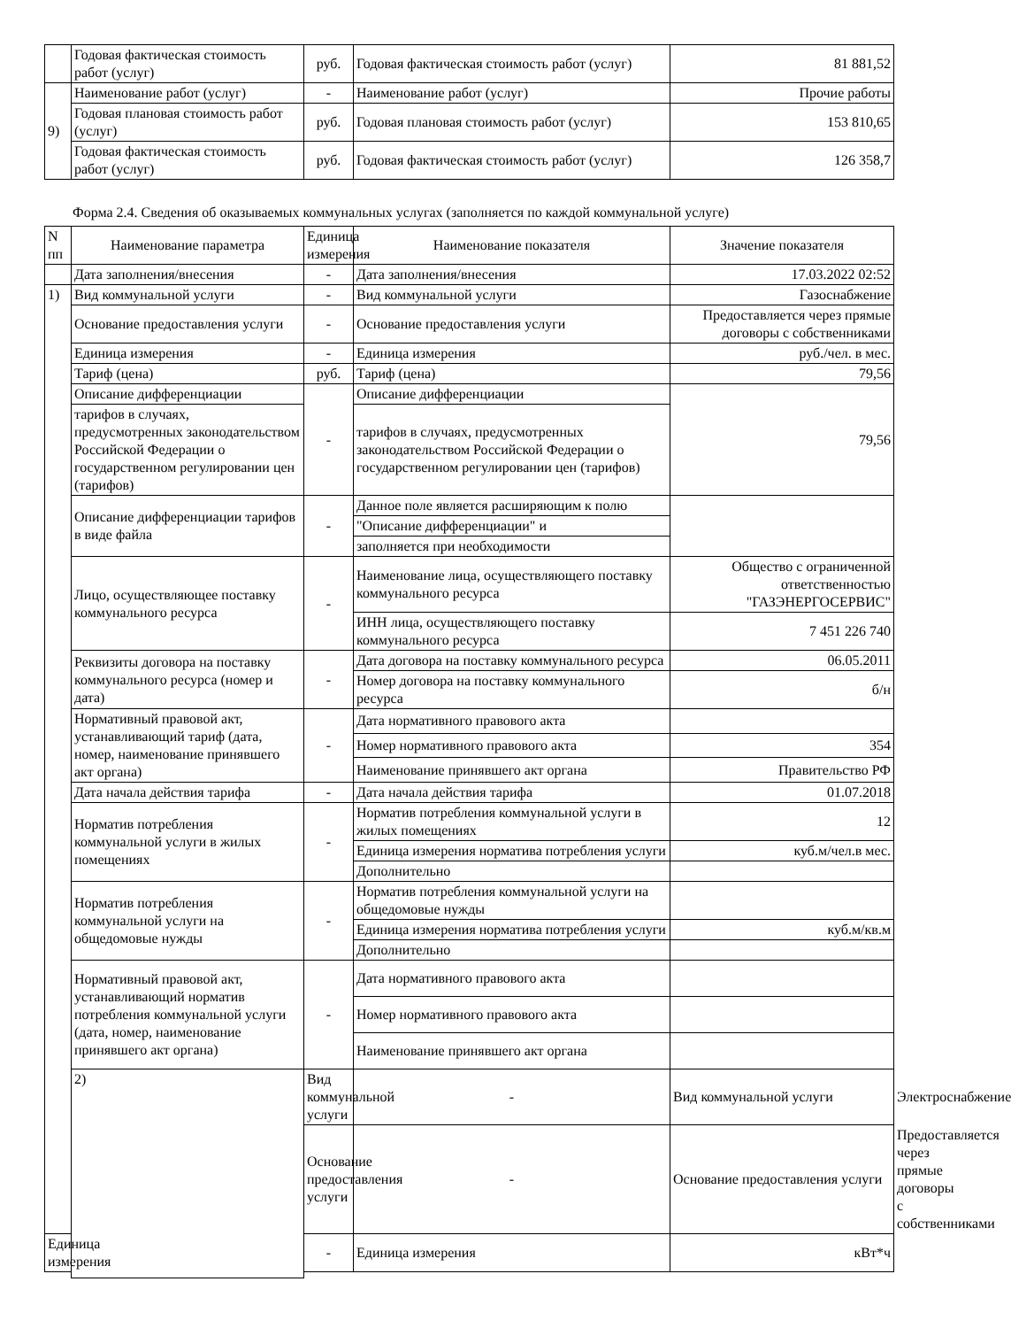| | Годовая фактическая стоимость работ (услуг) | руб. | Годовая фактическая стоимость работ (услуг) | 81 881,52 |
| 9) | Наименование работ (услуг) | - | Наименование работ (услуг) | Прочие работы |
| | Годовая плановая стоимость работ (услуг) | руб. | Годовая плановая стоимость работ (услуг) | 153 810,65 |
| | Годовая фактическая стоимость работ (услуг) | руб. | Годовая фактическая стоимость работ (услуг) | 126 358,7 |
Форма 2.4. Сведения об оказываемых коммунальных услугах (заполняется по каждой коммунальной услуге)
| N пп | Наименование параметра | Единица измерения | Наименование показателя | Значение показателя | |
| --- | --- | --- | --- | --- | --- |
| | Дата заполнения/внесения | - | Дата заполнения/внесения | 17.03.2022 02:52 | |
| 1) | Вид коммунальной услуги | - | Вид коммунальной услуги | Газоснабжение | |
| | Основание предоставления услуги | - | Основание предоставления услуги | Предоставляется через прямые договоры с собственниками | |
| | Единица измерения | - | Единица измерения | руб./чел. в мес. | |
| | Тариф (цена) | руб. | Тариф (цена) | 79,56 | |
| | Описание дифференциации | - | Описание дифференциации | 79,56 | |
| | тарифов в случаях, предусмотренных законодательством Российской Федерации о государственном регулировании цен (тарифов) | | тарифов в случаях, предусмотренных законодательством Российской Федерации о государственном регулировании цен (тарифов) | | |
| | Описание дифференциации тарифов в виде файла | - | Данное поле является расширяющим к полю | | |
| | | | "Описание дифференциации" и | | |
| | | | заполняется при необходимости | | |
| | Лицо, осуществляющее поставку коммунального ресурса | - | Наименование лица, осуществляющего поставку коммунального ресурса | Общество с ограниченной ответственностью "ГАЗЭНЕРГОСЕРВИС" | |
| | | | ИНН лица, осуществляющего поставку коммунального ресурса | 7 451 226 740 | |
| | Реквизиты договора на поставку коммунального ресурса (номер и дата) | - | Дата договора на поставку коммунального ресурса | 06.05.2011 | |
| | | | Номер договора на поставку коммунального ресурса | б/н | |
| | Нормативный правовой акт, устанавливающий тариф (дата, номер, наименование принявшего акт органа) | - | Дата нормативного правового акта | | |
| | | | Номер нормативного правового акта | 354 | |
| | | | Наименование принявшего акт органа | Правительство РФ | |
| | Дата начала действия тарифа | - | Дата начала действия тарифа | 01.07.2018 | |
| | Норматив потребления коммунальной услуги в жилых помещениях | - | Норматив потребления коммунальной услуги в жилых помещениях | 12 | |
| | | | Единица измерения норматива потребления услуги | куб.м/чел.в мес. | |
| | | | Дополнительно | | |
| | Норматив потребления коммунальной услуги на общедомовые нужды | - | Норматив потребления коммунальной услуги на общедомовые нужды | | |
| | | | Единица измерения норматива потребления услуги | куб.м/кв.м | |
| | | | Дополнительно | | |
| | Нормативный правовой акт, устанавливающий норматив потребления коммунальной услуги (дата, номер, наименование принявшего акт органа) | - | Дата нормативного правового акта | | |
| | | | Номер нормативного правового акта | | |
| | | | Наименование принявшего акт органа | | |
| | 2) | Вид коммунальной услуги | - | Вид коммунальной услуги | Электроснабжение |
| | | Основание предоставления услуги | - | Основание предоставления услуги | Предоставляется через прямые договоры с собственниками |
| Единица измерения | | - | Единица измерения | кВт*ч | |